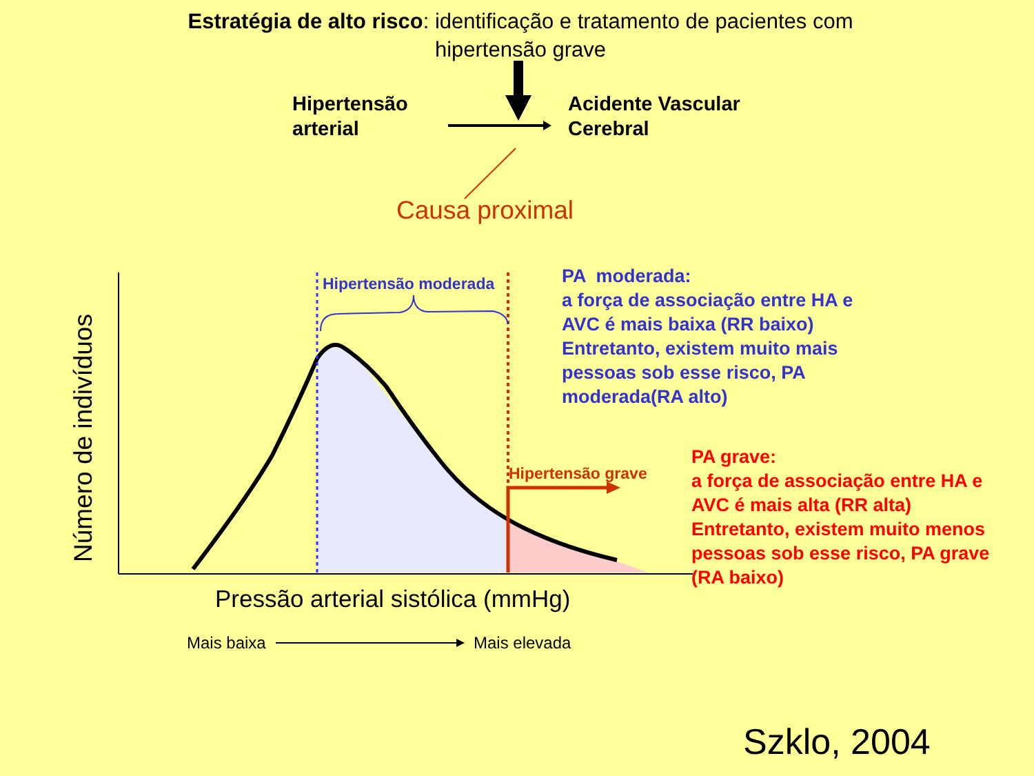Estratégia de alto risco: identificação e tratamento de pacientes com hipertensão grave
Hipertensão
arterial
Acidente Vascular
Cerebral
Causa proximal
Número de indivíduos
Hipertensão moderada
Hipertensão grave
PA moderada:
a força de associação entre HA e
AVC é mais baixa (RR baixo)
Entretanto, existem muito mais
pessoas sob esse risco, PA
moderada(RA alto)
PA grave:
a força de associação entre HA e
AVC é mais alta (RR alta)
Entretanto, existem muito menos
pessoas sob esse risco, PA grave
(RA baixo)
Pressão arterial sistólica (mmHg)
Mais baixa Mais elevada
Szklo, 2004